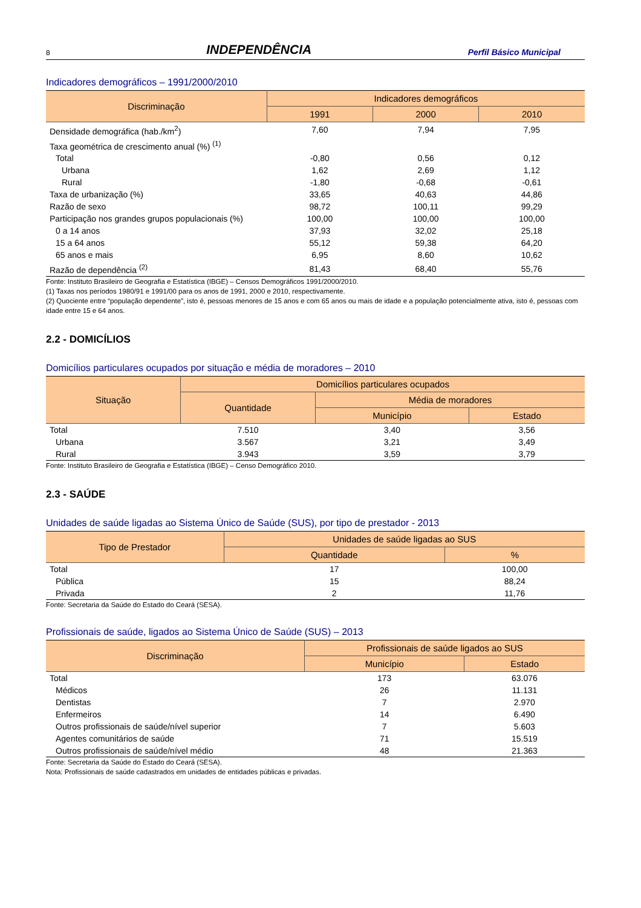8 INDEPENDÊNCIA Perfil Básico Municipal
Indicadores demográficos – 1991/2000/2010
| Discriminação | Indicadores demográficos | | |
| --- | --- | --- | --- |
| | 1991 | 2000 | 2010 |
| Densidade demográfica (hab./km<sup>2</sup>) | 7,60 | 7,94 | 7,95 |
| Taxa geométrica de crescimento anual (%) <sup>(1)</sup> | | | |
| Total | -0,80 | 0,56 | 0,12 |
| Urbana | 1,62 | 2,69 | 1,12 |
| Rural | -1,80 | -0,68 | -0,61 |
| Taxa de urbanização (%) | 33,65 | 40,63 | 44,86 |
| Razão de sexo | 98,72 | 100,11 | 99,29 |
| Participação nos grandes grupos populacionais (%) | 100,00 | 100,00 | 100,00 |
| 0 a 14 anos | 37,93 | 32,02 | 25,18 |
| 15 a 64 anos | 55,12 | 59,38 | 64,20 |
| 65 anos e mais | 6,95 | 8,60 | 10,62 |
| Razão de dependência <sup>(2)</sup> | 81,43 | 68,40 | 55,76 |
Fonte: Instituto Brasileiro de Geografia e Estatística (IBGE) – Censos Demográficos 1991/2000/2010.
(1) Taxas nos períodos 1980/91 e 1991/00 para os anos de 1991, 2000 e 2010, respectivamente.
(2) Quociente entre “população dependente”, isto é, pessoas menores de 15 anos e com 65 anos ou mais de idade e a população potencialmente ativa, isto é, pessoas com idade entre 15 e 64 anos.
2.2 - DOMICÍLIOS
Domicílios particulares ocupados por situação e média de moradores – 2010
| Situação | Domicílios particulares ocupados | | |
| --- | --- | --- | --- |
| | Quantidade | Média de moradores | |
| | | Município | Estado |
| Total | 7.510 | 3,40 | 3,56 |
| Urbana | 3.567 | 3,21 | 3,49 |
| Rural | 3.943 | 3,59 | 3,79 |
Fonte: Instituto Brasileiro de Geografia e Estatística (IBGE) – Censo Demográfico 2010.
2.3 - SAÚDE
Unidades de saúde ligadas ao Sistema Único de Saúde (SUS), por tipo de prestador - 2013
| Tipo de Prestador | Unidades de saúde ligadas ao SUS | |
| --- | --- | --- |
| | Quantidade | % |
| Total | 17 | 100,00 |
| Pública | 15 | 88,24 |
| Privada | 2 | 11,76 |
Fonte: Secretaria da Saúde do Estado do Ceará (SESA).
Profissionais de saúde, ligados ao Sistema Único de Saúde (SUS) – 2013
| Discriminação | Profissionais de saúde ligados ao SUS | |
| --- | --- | --- |
| | Município | Estado |
| Total | 173 | 63.076 |
| Médicos | 26 | 11.131 |
| Dentistas | 7 | 2.970 |
| Enfermeiros | 14 | 6.490 |
| Outros profissionais de saúde/nível superior | 7 | 5.603 |
| Agentes comunitários de saúde | 71 | 15.519 |
| Outros profissionais de saúde/nível médio | 48 | 21.363 |
Fonte: Secretaria da Saúde do Estado do Ceará (SESA).
Nota: Profissionais de saúde cadastrados em unidades de entidades públicas e privadas.